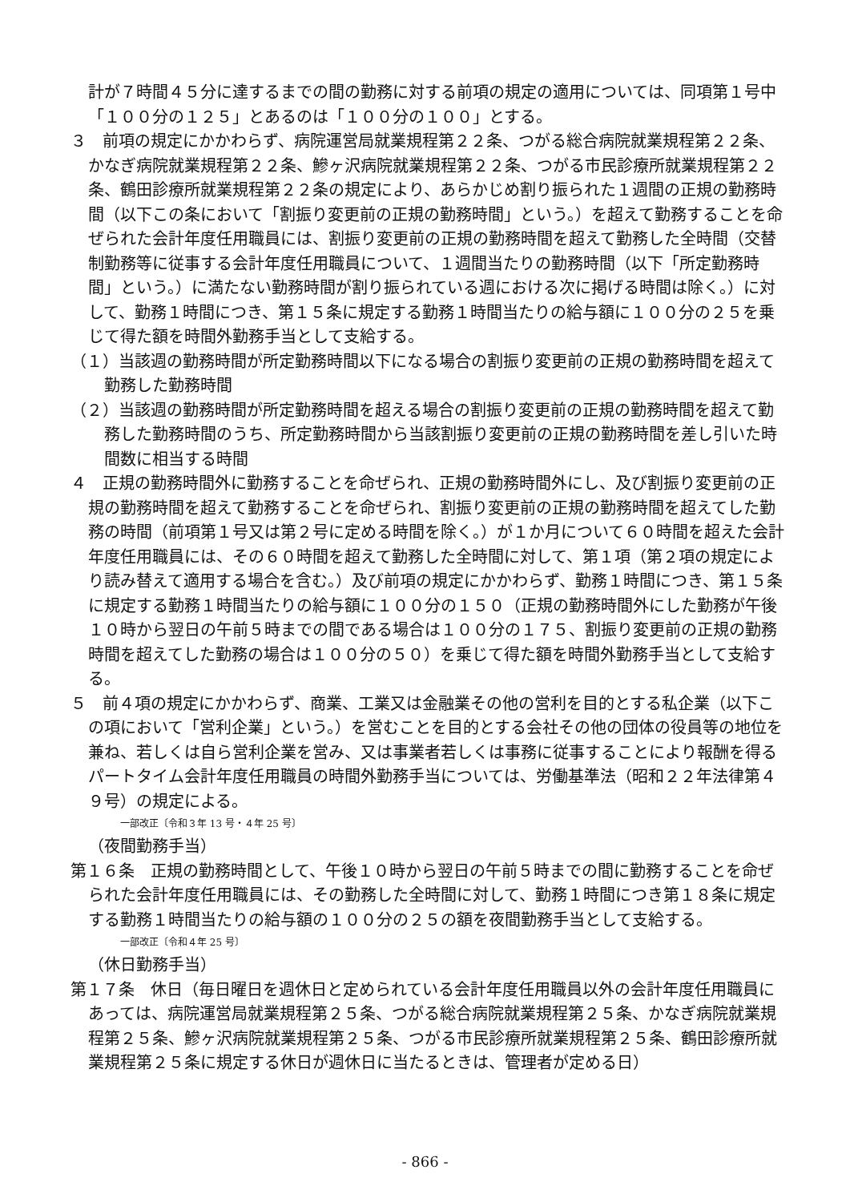計が７時間４５分に達するまでの間の勤務に対する前項の規定の適用については、同項第１号中「１００分の１２５」とあるのは「１００分の１００」とする。
３　前項の規定にかかわらず、病院運営局就業規程第２２条、つがる総合病院就業規程第２２条、かなぎ病院就業規程第２２条、鰺ヶ沢病院就業規程第２２条、つがる市民診療所就業規程第２２条、鶴田診療所就業規程第２２条の規定により、あらかじめ割り振られた１週間の正規の勤務時間（以下この条において「割振り変更前の正規の勤務時間」という。）を超えて勤務することを命ぜられた会計年度任用職員には、割振り変更前の正規の勤務時間を超えて勤務した全時間（交替制勤務等に従事する会計年度任用職員について、１週間当たりの勤務時間（以下「所定勤務時間」という。）に満たない勤務時間が割り振られている週における次に掲げる時間は除く。）に対して、勤務１時間につき、第１５条に規定する勤務１時間当たりの給与額に１００分の２５を乗じて得た額を時間外勤務手当として支給する。
（１）当該週の勤務時間が所定勤務時間以下になる場合の割振り変更前の正規の勤務時間を超えて勤務した勤務時間
（２）当該週の勤務時間が所定勤務時間を超える場合の割振り変更前の正規の勤務時間を超えて勤務した勤務時間のうち、所定勤務時間から当該割振り変更前の正規の勤務時間を差し引いた時間数に相当する時間
４　正規の勤務時間外に勤務することを命ぜられ、正規の勤務時間外にし、及び割振り変更前の正規の勤務時間を超えて勤務することを命ぜられ、割振り変更前の正規の勤務時間を超えてした勤務の時間（前項第１号又は第２号に定める時間を除く。）が１か月について６０時間を超えた会計年度任用職員には、その６０時間を超えて勤務した全時間に対して、第１項（第２項の規定により読み替えて適用する場合を含む。）及び前項の規定にかかわらず、勤務１時間につき、第１５条に規定する勤務１時間当たりの給与額に１００分の１５０（正規の勤務時間外にした勤務が午後１０時から翌日の午前５時までの間である場合は１００分の１７５、割振り変更前の正規の勤務時間を超えてした勤務の場合は１００分の５０）を乗じて得た額を時間外勤務手当として支給する。
５　前４項の規定にかかわらず、商業、工業又は金融業その他の営利を目的とする私企業（以下この項において「営利企業」という。）を営むことを目的とする会社その他の団体の役員等の地位を兼ね、若しくは自ら営利企業を営み、又は事業者若しくは事務に従事することにより報酬を得るパートタイム会計年度任用職員の時間外勤務手当については、労働基準法（昭和２２年法律第４９号）の規定による。
一部改正〔令和３年 13 号・４年 25 号〕
（夜間勤務手当）
第１６条　正規の勤務時間として、午後１０時から翌日の午前５時までの間に勤務することを命ぜられた会計年度任用職員には、その勤務した全時間に対して、勤務１時間につき第１８条に規定する勤務１時間当たりの給与額の１００分の２５の額を夜間勤務手当として支給する。
一部改正〔令和４年 25 号〕
（休日勤務手当）
第１７条　休日（毎日曜日を週休日と定められている会計年度任用職員以外の会計年度任用職員にあっては、病院運営局就業規程第２５条、つがる総合病院就業規程第２５条、かなぎ病院就業規程第２５条、鰺ヶ沢病院就業規程第２５条、つがる市民診療所就業規程第２５条、鶴田診療所就業規程第２５条に規定する休日が週休日に当たるときは、管理者が定める日）
- 866 -